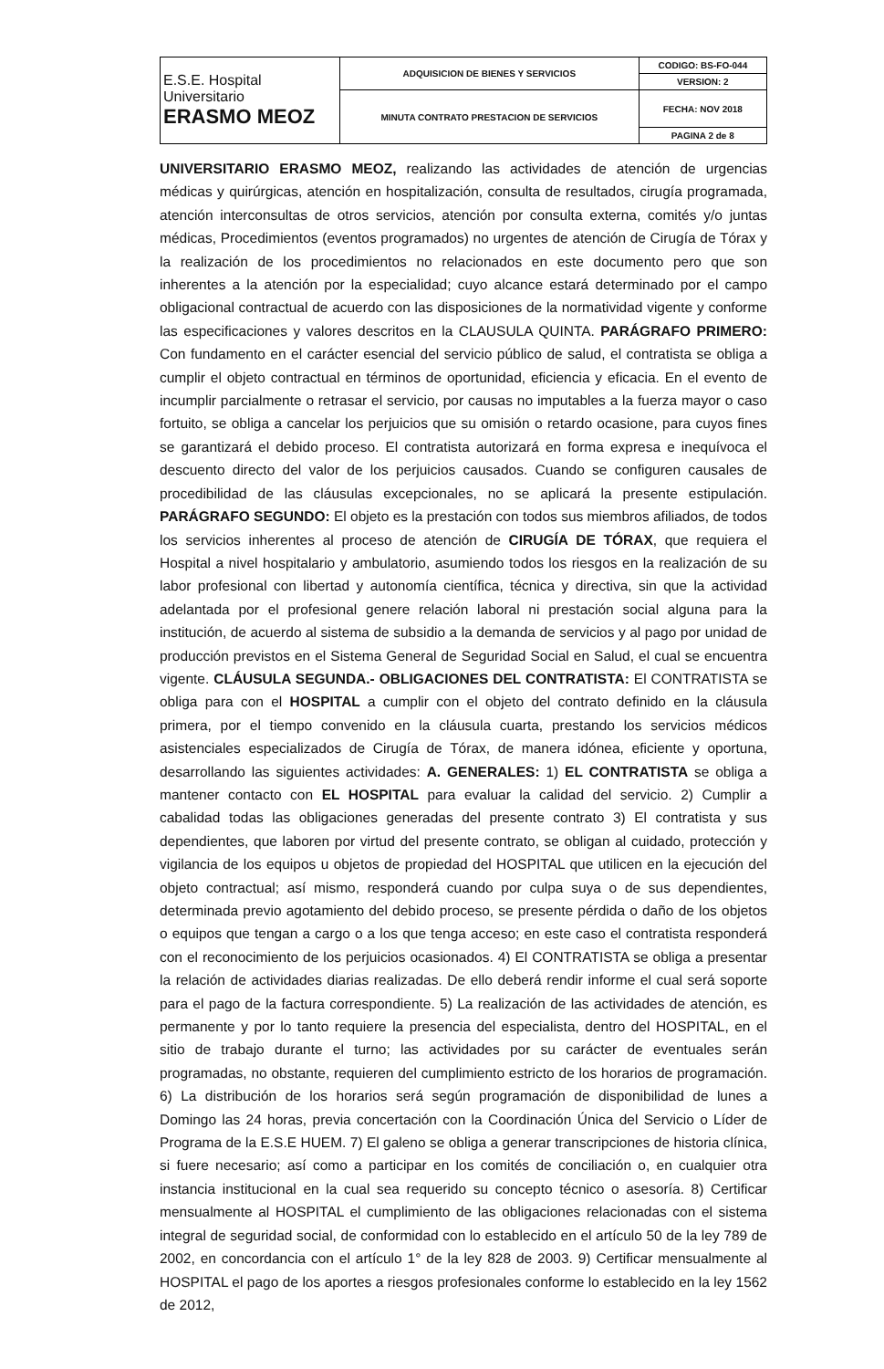| E.S.E. Hospital Universitario ERASMO MEOZ | ADQUISICION DE BIENES Y SERVICIOS | CODIGO: BS-FO-044 |
| | | VERSION: 2 |
| | MINUTA CONTRATO PRESTACION DE SERVICIOS | FECHA: NOV 2018 |
| | | PAGINA 2 de 8 |
UNIVERSITARIO ERASMO MEOZ, realizando las actividades de atención de urgencias médicas y quirúrgicas, atención en hospitalización, consulta de resultados, cirugía programada, atención interconsultas de otros servicios, atención por consulta externa, comités y/o juntas médicas, Procedimientos (eventos programados) no urgentes de atención de Cirugía de Tórax y la realización de los procedimientos no relacionados en este documento pero que son inherentes a la atención por la especialidad; cuyo alcance estará determinado por el campo obligacional contractual de acuerdo con las disposiciones de la normatividad vigente y conforme las especificaciones y valores descritos en la CLAUSULA QUINTA. PARÁGRAFO PRIMERO: Con fundamento en el carácter esencial del servicio público de salud, el contratista se obliga a cumplir el objeto contractual en términos de oportunidad, eficiencia y eficacia. En el evento de incumplir parcialmente o retrasar el servicio, por causas no imputables a la fuerza mayor o caso fortuito, se obliga a cancelar los perjuicios que su omisión o retardo ocasione, para cuyos fines se garantizará el debido proceso. El contratista autorizará en forma expresa e inequívoca el descuento directo del valor de los perjuicios causados. Cuando se configuren causales de procedibilidad de las cláusulas excepcionales, no se aplicará la presente estipulación. PARÁGRAFO SEGUNDO: El objeto es la prestación con todos sus miembros afiliados, de todos los servicios inherentes al proceso de atención de CIRUGÍA DE TÓRAX, que requiera el Hospital a nivel hospitalario y ambulatorio, asumiendo todos los riesgos en la realización de su labor profesional con libertad y autonomía científica, técnica y directiva, sin que la actividad adelantada por el profesional genere relación laboral ni prestación social alguna para la institución, de acuerdo al sistema de subsidio a la demanda de servicios y al pago por unidad de producción previstos en el Sistema General de Seguridad Social en Salud, el cual se encuentra vigente. CLÁUSULA SEGUNDA.- OBLIGACIONES DEL CONTRATISTA: El CONTRATISTA se obliga para con el HOSPITAL a cumplir con el objeto del contrato definido en la cláusula primera, por el tiempo convenido en la cláusula cuarta, prestando los servicios médicos asistenciales especializados de Cirugía de Tórax, de manera idónea, eficiente y oportuna, desarrollando las siguientes actividades: A. GENERALES: 1) EL CONTRATISTA se obliga a mantener contacto con EL HOSPITAL para evaluar la calidad del servicio. 2) Cumplir a cabalidad todas las obligaciones generadas del presente contrato 3) El contratista y sus dependientes, que laboren por virtud del presente contrato, se obligan al cuidado, protección y vigilancia de los equipos u objetos de propiedad del HOSPITAL que utilicen en la ejecución del objeto contractual; así mismo, responderá cuando por culpa suya o de sus dependientes, determinada previo agotamiento del debido proceso, se presente pérdida o daño de los objetos o equipos que tengan a cargo o a los que tenga acceso; en este caso el contratista responderá con el reconocimiento de los perjuicios ocasionados. 4) El CONTRATISTA se obliga a presentar la relación de actividades diarias realizadas. De ello deberá rendir informe el cual será soporte para el pago de la factura correspondiente. 5) La realización de las actividades de atención, es permanente y por lo tanto requiere la presencia del especialista, dentro del HOSPITAL, en el sitio de trabajo durante el turno; las actividades por su carácter de eventuales serán programadas, no obstante, requieren del cumplimiento estricto de los horarios de programación. 6) La distribución de los horarios será según programación de disponibilidad de lunes a Domingo las 24 horas, previa concertación con la Coordinación Única del Servicio o Líder de Programa de la E.S.E HUEM. 7) El galeno se obliga a generar transcripciones de historia clínica, si fuere necesario; así como a participar en los comités de conciliación o, en cualquier otra instancia institucional en la cual sea requerido su concepto técnico o asesoría. 8) Certificar mensualmente al HOSPITAL el cumplimiento de las obligaciones relacionadas con el sistema integral de seguridad social, de conformidad con lo establecido en el artículo 50 de la ley 789 de 2002, en concordancia con el artículo 1° de la ley 828 de 2003. 9) Certificar mensualmente al HOSPITAL el pago de los aportes a riesgos profesionales conforme lo establecido en la ley 1562 de 2012,